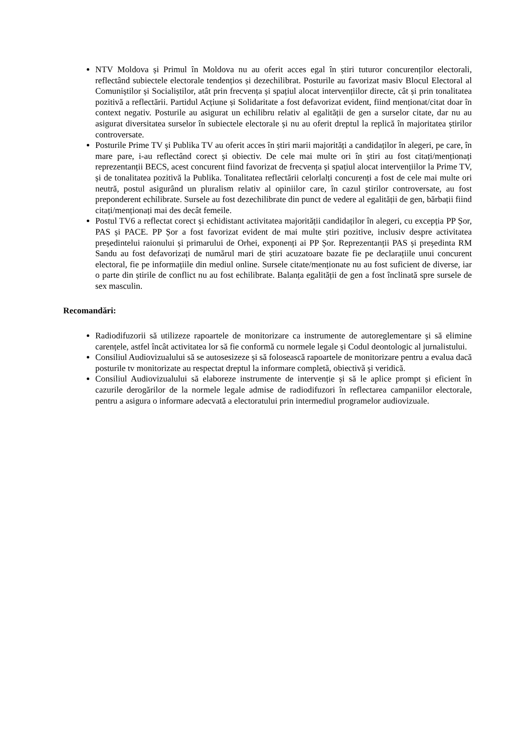NTV Moldova și Primul în Moldova nu au oferit acces egal în știri tuturor concurenților electorali, reflectând subiectele electorale tendențios și dezechilibrat. Posturile au favorizat masiv Blocul Electoral al Comuniștilor și Socialiștilor, atât prin frecvența și spațiul alocat intervențiilor directe, cât și prin tonalitatea pozitivă a reflectării. Partidul Acțiune și Solidaritate a fost defavorizat evident, fiind menționat/citat doar în context negativ. Posturile au asigurat un echilibru relativ al egalității de gen a surselor citate, dar nu au asigurat diversitatea surselor în subiectele electorale și nu au oferit dreptul la replică în majoritatea știrilor controversate.
Posturile Prime TV și Publika TV au oferit acces în știri marii majorități a candidaților în alegeri, pe care, în mare pare, i-au reflectând corect și obiectiv. De cele mai multe ori în știri au fost citați/menționați reprezentanții BECS, acest concurent fiind favorizat de frecvența și spațiul alocat intervențiilor la Prime TV, și de tonalitatea pozitivă la Publika. Tonalitatea reflectării celorlalți concurenți a fost de cele mai multe ori neutră, postul asigurând un pluralism relativ al opiniilor care, în cazul știrilor controversate, au fost preponderent echilibrate. Sursele au fost dezechilibrate din punct de vedere al egalității de gen, bărbații fiind citați/menționați mai des decât femeile.
Postul TV6 a reflectat corect și echidistant activitatea majorității candidaților în alegeri, cu excepția PP Șor, PAS și PACE. PP Șor a fost favorizat evident de mai multe știri pozitive, inclusiv despre activitatea președintelui raionului și primarului de Orhei, exponenți ai PP Șor. Reprezentanții PAS și președinta RM Sandu au fost defavorizați de numărul mari de știri acuzatoare bazate fie pe declarațiile unui concurent electoral, fie pe informațiile din mediul online. Sursele citate/menționate nu au fost suficient de diverse, iar o parte din știrile de conflict nu au fost echilibrate. Balanța egalității de gen a fost înclinată spre sursele de sex masculin.
Recomandări:
Radiodifuzorii să utilizeze rapoartele de monitorizare ca instrumente de autoreglementare și să elimine carențele, astfel încât activitatea lor să fie conformă cu normele legale și Codul deontologic al jurnalistului.
Consiliul Audiovizualului să se autosesizeze și să folosească rapoartele de monitorizare pentru a evalua dacă posturile tv monitorizate au respectat dreptul la informare completă, obiectivă şi veridică.
Consiliul Audiovizualului să elaboreze instrumente de intervenție și să le aplice prompt și eficient în cazurile derogărilor de la normele legale admise de radiodifuzori în reflectarea campaniilor electorale, pentru a asigura o informare adecvată a electoratului prin intermediul programelor audiovizuale.